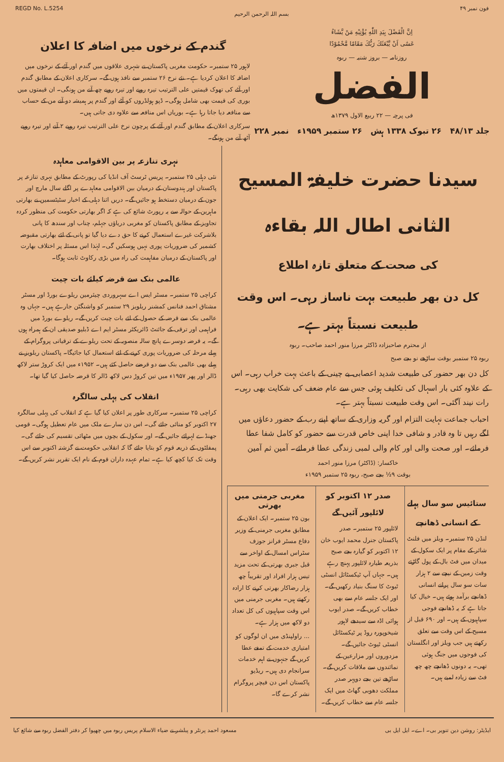فون نمبر ۴۹ بسم اللہ الرحمن الرحیم REGD No. L.5254
اِنَّ الْفَضْلَ بِيَدِ اللّٰهِ يُؤْتِيْهِ مَنْ يَّشَاءُ
عَسٰٓى اَنْ يَّبْعَثَكَ رَبُّكَ مَقَامًا مَّحْمُوْدًا
روزنامہ — بروز شنبہ — ربوہ
الفضل
فی پرچہ — ۲۲ ربیع الاول ۱۳۷۹ھ
جلد ۴۸/۱۳ ۲۶ تبوک ۱۳۳۸ ہش ۲۶ ستمبر ۱۹۵۹ء نمبر ۲۲۸
گندم کے نرخوں میں اضافہ کا اعلان
لاہور ۲۵ ستمبر۔ حکومت مغربی پاکستان نے شہری علاقوں میں گندم اور آٹے کے نرخوں میں اضافہ کا اعلان کردیا ہے۔ نئے نرخ ۲۶ ستمبر سے نافذ ہوں گے۔ سرکاری اعلان کے مطابق گندم اور آٹے کی تھوک قیمتیں علی الترتیب تیرہ روپے اور تیرہ روپے چھ آنے من ہونگی۔ ان قیمتوں میں بوری کی قیمت بھی شامل ہوگی۔ ڈپو ہولڈروں کو آٹے اور گندم پر ہمیشہ دو آنے من کے حساب سے منافعہ دیا جاتا رہا ہے۔ بوریاں اس منافعہ سے علاوہ دی جاتی ہیں۔
سرکاری اعلان کے مطابق گندم اور آٹے کے پرچون نرخ علی الترتیب تیرہ روپے ۲ آنے اور تیرہ روپے آٹھ آنے من ہونگے۔
سیدنا حضرت خلیفۃ المسیح الثانی اطال اللہ بقاءہ
کی صحت کے متعلق تازہ اطلاع
کل دن بھر طبیعت بہت ناساز رہی۔ اس وقت طبیعت نسبتاً بہتر ہے۔
از محترم صاحبزادہ ڈاکٹر مرزا منور احمد صاحب۔ ربوہ
ربوہ ۲۵ ستمبر بوقت ساڑھے نو بجے صبح
کل دن بھر حضور کی طبیعت شدید اعصابی بے چینی کے باعث بہت خراب رہی۔ اس کے علاوہ کئی بار اسہال کی تکلیف ہوئی جس سے عام ضعف کی شکایت بھی رہی۔ رات نیند آگئی۔ اس وقت طبیعت نسبتاً بہتر ہے۔
احباب جماعت نہایت التزام اور گریہ وزاری کے ساتھ اپنے رب کے حضور دعاؤں میں لگے رہیں تا وہ قادر و شافی خدا اپنی خاص قدرت سے حضور کو کامل شفا عطا فرمائے۔ اور صحت والی اور کام والی لمبی زندگی عطا فرمائے۔ آمین ثم آمین
خاکسار: (ڈاکٹر) مرزا منور احمد
بوقت ۹½ بجے صبح، ربوہ ۲۵ ستمبر ۱۹۵۹ء
ستائیس سو سال پہلے کے انسانی ڈھانچے
لنڈن ۲۵ ستمبر۔ ویلز میں فلنٹ شائر کے مقام پر ایک سکول کے میدان میں فٹ بال کے پول گاڑتے وقت زمین کے نیچے سے ۲ ہزار سات سو سال پرانے انسانی ڈھانچے برآمد ہوئے ہیں۔ خیال کیا جاتا ہے کہ یہ ڈھانچے فوجی سپاہیوں کے ہیں۔ اور ۶۹۰ قبل از مسیح کے اس وقت سے تعلق رکھتے ہیں جب ویلز اور انگلستان کی فوجوں میں جنگ ہوئی تھی۔ یہ دونوں ڈھانچے چھ چھ فٹ سے زیادہ لمبے ہیں۔
صدر ۱۲ اکتوبر کو لائلپور آئیں گے
لائلپور ۲۵ ستمبر۔ صدر پاکستان جنرل محمد ایوب خان ۱۲ اکتوبر کو گیارہ بجے صبح بذریعہ طیارہ لائلپور پہنچ رہے ہیں۔ جہاں آپ ٹیکسٹائل انسٹی ٹیوٹ کا سنگ بنیاد رکھیں گے۔ اور ایک جلسہ عام سے بھی خطاب کریں گے۔ صدر ایوب ہوائی اڈہ سے سیدھے لاہور شیخوپورہ روڈ پر ٹیکسٹائل انسٹی ٹیوٹ جائیں گے۔ مزدوروں اور مزارعین کے نمائندوں سے ملاقات کریں گے۔ ساڑھے تین بجے دوپہر صدر مملکت دھوبی گھاٹ میں ایک جلسہ عام سے خطاب کریں گے۔
مغربی جرمنی میں بھرتی
بون ۲۵ ستمبر۔ ایک اعلان کے مطابق مغربی جرمنی کے وزیر دفاع مسٹر فرانز جوزف سٹراس امسال کے اواخر سے قبل جبری بھرتی کے تحت مزید تیس ہزار افراد اور تقریباً چھ ہزار رضاکار بھرتی کرنے کا ارادہ رکھتے ہیں۔ مغربی جرمنی میں اس وقت سپاہیوں کی کل تعداد دو لاکھ میں ہزار ہے۔
... راولپنڈی میں ان لوگوں کو امتیازی خدمت کے تمغے عطا کریں گے جنہوں نے اہم خدمات سرانجام دی ہیں۔ ریڈیو پاکستان اس دن فیچر پروگرام نشر کرے گا۔
نہری تنازعہ پر بین الاقوامی معاہدہ
نئی دہلی ۲۵ ستمبر۔ پریس ٹرسٹ آف انڈیا کی رپورٹ کے مطابق نہری تنازعہ پر پاکستان اور ہندوستان کے درمیان بین الاقوامی معاہدے پر اگلے سال مارچ اور جون کے درمیان دستخط ہو جائیں گے۔ دریں اثنا دہلی کے اخبار سٹیٹسمین نے بھارتی ماہرین کے حوالہ سے یہ رپورٹ شائع کی ہے کہ اگر بھارتی حکومت کی منظور کردہ تجاویز کے مطابق پاکستان کو مغربی دریاؤں جہلم، چناب اور سندھ کا پانی بلاشرکت غیرے استعمال کرنے کا حق دے دیا گیا تو پانی کے لئے بھارتی مقبوضہ کشمیر کی ضروریات پوری نہیں ہوسکیں گی۔ لہٰذا اس مسئلہ پر اختلاف بھارت اور پاکستان کے درمیان مفاہمت کی راہ میں بڑی رکاوٹ ثابت ہوگا۔
عالمی بنک سے قرضہ کیلئے بات چیت
کراچی ۲۵ ستمبر۔ مسٹر ایس اے سہروردی چیئرمین ریلوے بورڈ اور مسٹر مشتاق احمد فنانس کمشنر ریلویز ۲۹ ستمبر کو واشنگٹن جارہے ہیں۔ جہاں وہ عالمی بنک سے قرضہ کے حصول کے لئے بات چیت کریں گے۔ ریلوے بورڈ میں فراہمی اور ترقی کے جائنٹ ڈائریکٹر مسٹر ایم اے ڈبلیو صدیقی ان کے ہمراہ ہوں گے۔ یہ قرضہ دوسرے پانچ سالہ منصوبہ کے تحت ریلوے کے ترقیاتی پروگرام کے پہلے مرحلہ کی ضروریات پوری کرنے کے لئے استعمال کیا جائیگا۔ پاکستان ریلویز نے پہلے بھی عالمی بنک سے دو قرضے حاصل کئے ہیں۔ ۱۹۵۲ء میں ایک کروڑ ستر لاکھ ڈالر اور پھر ۱۹۵۷ء میں تین کروڑ دس لاکھ ڈالر کا قرضہ حاصل کیا گیا تھا۔
انقلاب کی پہلی سالگرہ
کراچی ۲۵ ستمبر۔ سرکاری طور پر اعلان کیا گیا ہے کہ انقلاب کی پہلی سالگرہ ۲۷ اکتوبر کو منائی جائے گی۔ اس دن سارے ملک میں عام تعطیل ہوگی۔ قومی جھنڈے لہرائے جائیں گے۔ اور سکول کے بچوں میں مٹھائی تقسیم کی جائے گی۔ پمفلٹوں کے ذریعہ قوم کو بتایا جائے گا کہ انقلابی حکومت نے گزشتہ اکتوبر سے اس وقت تک کیا کچھ کیا ہے۔ تمام عہدہ داران قوم کے نام ایک تقریر نشر کریں گے۔
ایڈیٹر: روشن دین تنویر بی۔ اے۔ ایل ایل بی مسعود احمد پرنٹر و پبلشر نے ضیاء الاسلام پریس ربوہ میں چھپوا کر دفتر الفضل ربوہ سے شائع کیا